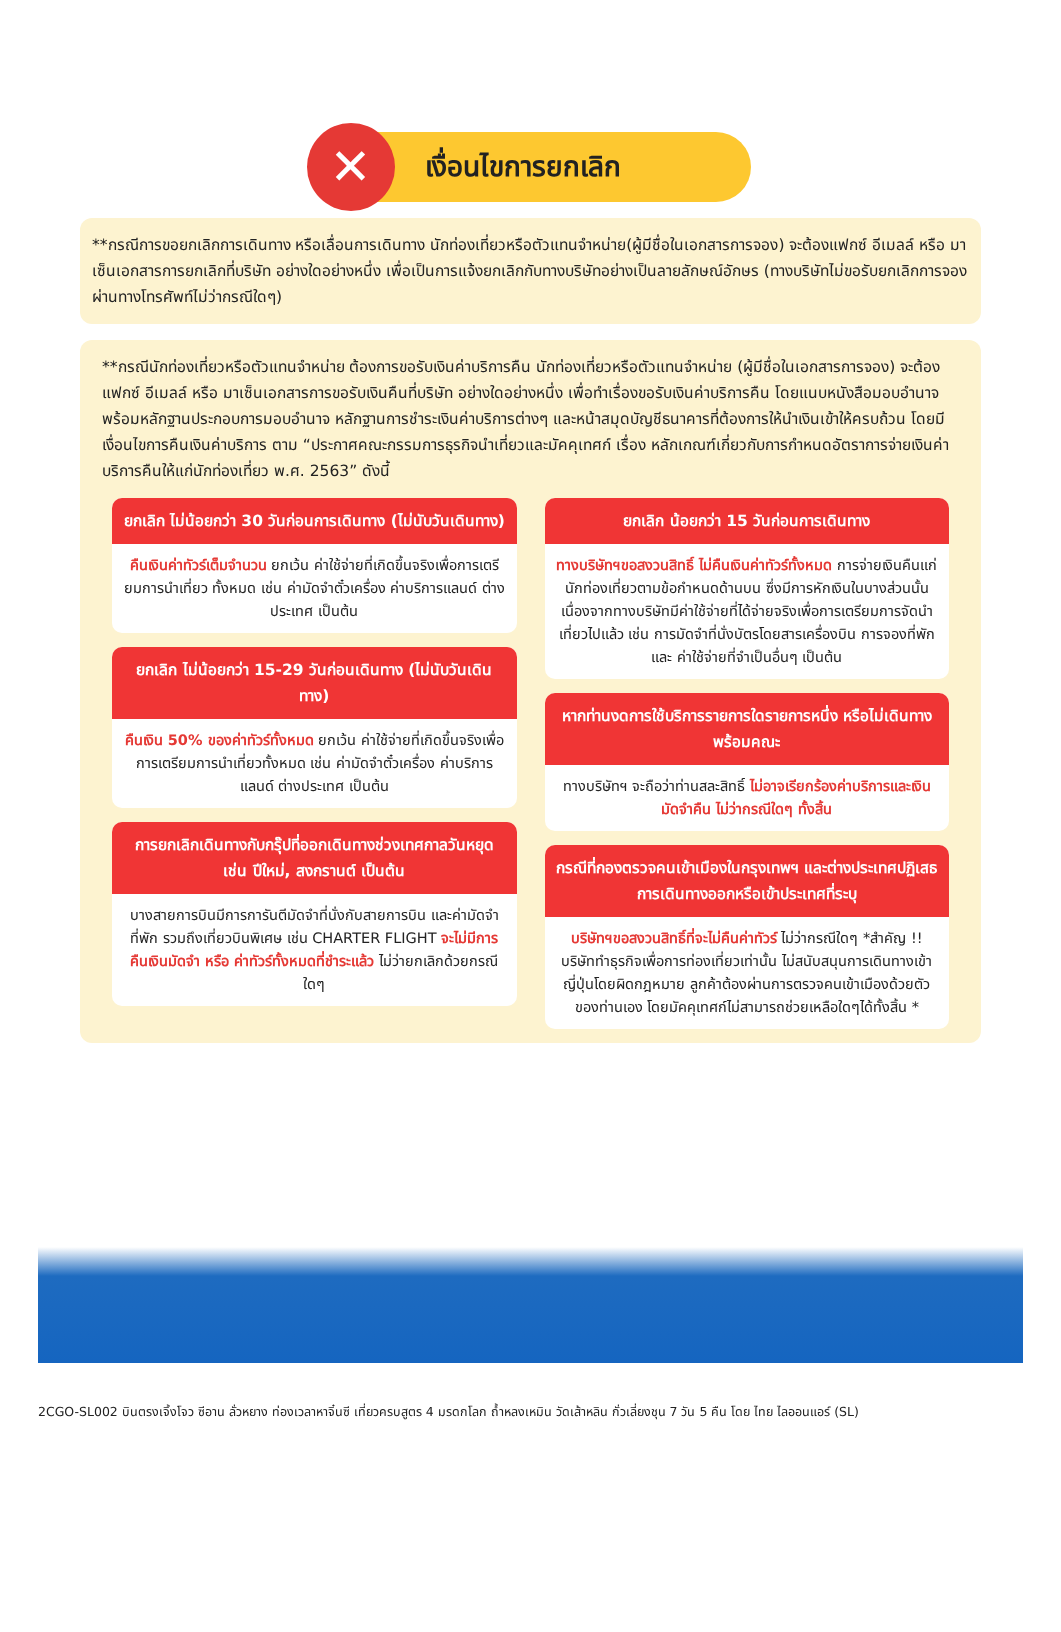✕
เงื่อนไขการยกเลิก
**กรณีการขอยกเลิกการเดินทาง หรือเลื่อนการเดินทาง นักท่องเที่ยวหรือตัวแทนจำหน่าย(ผู้มีชื่อในเอกสารการจอง) จะต้องแฟกซ์ อีเมลล์ หรือ มาเซ็นเอกสารการยกเลิกที่บริษัท อย่างใดอย่างหนึ่ง เพื่อเป็นการแจ้งยกเลิกกับทางบริษัทอย่างเป็นลายลักษณ์อักษร (ทางบริษัทไม่ขอรับยกเลิกการจอง ผ่านทางโทรศัพท์ไม่ว่ากรณีใดๆ)
**กรณีนักท่องเที่ยวหรือตัวแทนจำหน่าย ต้องการขอรับเงินค่าบริการคืน นักท่องเที่ยวหรือตัวแทนจำหน่าย (ผู้มีชื่อในเอกสารการจอง) จะต้องแฟกซ์ อีเมลล์ หรือ มาเซ็นเอกสารการขอรับเงินคืนที่บริษัท อย่างใดอย่างหนึ่ง เพื่อทำเรื่องขอรับเงินค่าบริการคืน โดยแนบหนังสือมอบอำนาจพร้อมหลักฐานประกอบการมอบอำนาจ หลักฐานการชำระเงินค่าบริการต่างๆ และหน้าสมุดบัญชีธนาคารที่ต้องการให้นำเงินเข้าให้ครบถ้วน โดยมีเงื่อนไขการคืนเงินค่าบริการ ตาม “ประกาศคณะกรรมการธุรกิจนำเที่ยวและมัคคุเทศก์ เรื่อง หลักเกณฑ์เกี่ยวกับการกำหนดอัตราการจ่ายเงินค่าบริการคืนให้แก่นักท่องเที่ยว พ.ศ. 2563” ดังนี้
ยกเลิก ไม่น้อยกว่า 30 วันก่อนการเดินทาง (ไม่นับวันเดินทาง)
คืนเงินค่าทัวร์เต็มจำนวน ยกเว้น ค่าใช้จ่ายที่เกิดขึ้นจริงเพื่อการเตรียมการนำเที่ยว ทั้งหมด เช่น ค่ามัดจำตั๋วเครื่อง ค่าบริการแลนด์ ต่างประเทศ เป็นต้น
ยกเลิก ไม่น้อยกว่า 15-29 วันก่อนเดินทาง (ไม่นับวันเดินทาง)
คืนเงิน 50% ของค่าทัวร์ทั้งหมด ยกเว้น ค่าใช้จ่ายที่เกิดขึ้นจริงเพื่อการเตรียมการนำเที่ยวทั้งหมด เช่น ค่ามัดจำตั๋วเครื่อง ค่าบริการแลนด์ ต่างประเทศ เป็นต้น
การยกเลิกเดินทางกับกรุ๊ปที่ออกเดินทางช่วงเทศกาลวันหยุด เช่น ปีใหม่, สงกรานต์ เป็นต้น
บางสายการบินมีการการันตีมัดจำที่นั่งกับสายการบิน และค่ามัดจำที่พัก รวมถึงเที่ยวบินพิเศษ เช่น CHARTER FLIGHT จะไม่มีการคืนเงินมัดจำ หรือ ค่าทัวร์ทั้งหมดที่ชำระแล้ว ไม่ว่ายกเลิกด้วยกรณีใดๆ
ยกเลิก น้อยกว่า 15 วันก่อนการเดินทาง
ทางบริษัทฯขอสงวนสิทธิ์ ไม่คืนเงินค่าทัวร์ทั้งหมด การจ่ายเงินคืนแก่นักท่องเที่ยวตามข้อกำหนดด้านบน ซึ่งมีการหักเงินในบางส่วนนั้น เนื่องจากทางบริษัทมีค่าใช้จ่ายที่ได้จ่ายจริงเพื่อการเตรียมการจัดนำเที่ยวไปแล้ว เช่น การมัดจำที่นั่งบัตรโดยสารเครื่องบิน การจองที่พัก และ ค่าใช้จ่ายที่จำเป็นอื่นๆ เป็นต้น
หากท่านงดการใช้บริการรายการใดรายการหนึ่ง หรือไม่เดินทางพร้อมคณะ
ทางบริษัทฯ จะถือว่าท่านสละสิทธิ์ ไม่อาจเรียกร้องค่าบริการและเงินมัดจำคืน ไม่ว่ากรณีใดๆ ทั้งสิ้น
กรณีที่กองตรวจคนเข้าเมืองในกรุงเทพฯ และต่างประเทศปฏิเสธการเดินทางออกหรือเข้าประเทศที่ระบุ
บริษัทฯขอสงวนสิทธิ์ที่จะไม่คืนค่าทัวร์ ไม่ว่ากรณีใดๆ *สำคัญ !! บริษัททำธุรกิจเพื่อการท่องเที่ยวเท่านั้น ไม่สนับสนุนการเดินทางเข้าญี่ปุ่นโดยผิดกฎหมาย ลูกค้าต้องผ่านการตรวจคนเข้าเมืองด้วยตัวของท่านเอง โดยมัคคุเทศก์ไม่สามารถช่วยเหลือใดๆได้ทั้งสิ้น *
2CGO-SL002 บินตรงเจิ้งโจว ซีอาน ลั่วหยาง ท่องเวลาหาจิ๋นซี เที่ยวครบสูตร 4 มรดกโลก ถ้ำหลงเหมิน วัดเส้าหลิน กั่วเลี่ยงชุน 7 วัน 5 คืน โดย ไทย ไลออนแอร์ (SL)